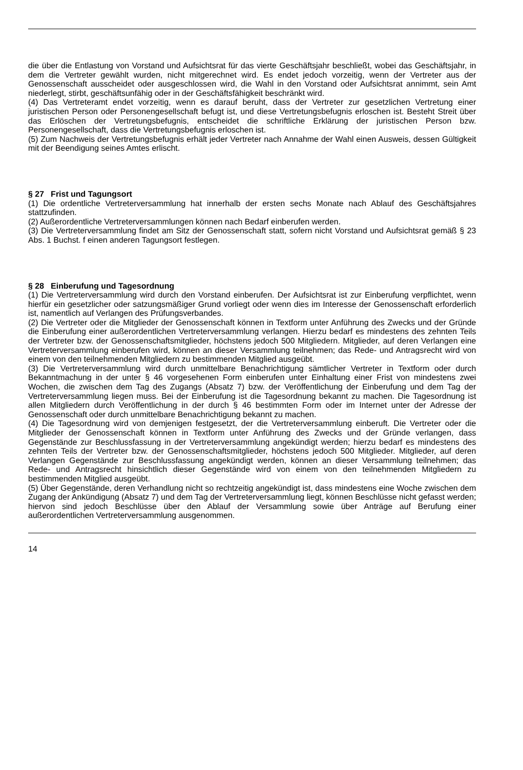die über die Entlastung von Vorstand und Aufsichtsrat für das vierte Geschäftsjahr beschließt, wobei das Geschäftsjahr, in dem die Vertreter gewählt wurden, nicht mitgerechnet wird. Es endet jedoch vorzeitig, wenn der Vertreter aus der Genossenschaft ausscheidet oder ausgeschlossen wird, die Wahl in den Vorstand oder Aufsichtsrat annimmt, sein Amt niederlegt, stirbt, geschäftsunfähig oder in der Geschäftsfähigkeit beschränkt wird.
(4) Das Vertreteramt endet vorzeitig, wenn es darauf beruht, dass der Vertreter zur gesetzlichen Vertretung einer juristischen Person oder Personengesellschaft befugt ist, und diese Vertretungsbefugnis erloschen ist. Besteht Streit über das Erlöschen der Vertretungsbefugnis, entscheidet die schriftliche Erklärung der juristischen Person bzw. Personengesellschaft, dass die Vertretungsbefugnis erloschen ist.
(5) Zum Nachweis der Vertretungsbefugnis erhält jeder Vertreter nach Annahme der Wahl einen Ausweis, dessen Gültigkeit mit der Beendigung seines Amtes erlischt.
§ 27 Frist und Tagungsort
(1) Die ordentliche Vertreterversammlung hat innerhalb der ersten sechs Monate nach Ablauf des Geschäftsjahres stattzufinden.
(2) Außerordentliche Vertreterversammlungen können nach Bedarf einberufen werden.
(3) Die Vertreterversammlung findet am Sitz der Genossenschaft statt, sofern nicht Vorstand und Aufsichtsrat gemäß § 23 Abs. 1 Buchst. f einen anderen Tagungsort festlegen.
§ 28 Einberufung und Tagesordnung
(1) Die Vertreterversammlung wird durch den Vorstand einberufen. Der Aufsichtsrat ist zur Einberufung verpflichtet, wenn hierfür ein gesetzlicher oder satzungsmäßiger Grund vorliegt oder wenn dies im Interesse der Genossenschaft erforderlich ist, namentlich auf Verlangen des Prüfungsverbandes.
(2) Die Vertreter oder die Mitglieder der Genossenschaft können in Textform unter Anführung des Zwecks und der Gründe die Einberufung einer außerordentlichen Vertreterversammlung verlangen. Hierzu bedarf es mindestens des zehnten Teils der Vertreter bzw. der Genossenschaftsmitglieder, höchstens jedoch 500 Mitgliedern. Mitglieder, auf deren Verlangen eine Vertreterversammlung einberufen wird, können an dieser Versammlung teilnehmen; das Rede- und Antragsrecht wird von einem von den teilnehmenden Mitgliedern zu bestimmenden Mitglied ausgeübt.
(3) Die Vertreterversammlung wird durch unmittelbare Benachrichtigung sämtlicher Vertreter in Textform oder durch Bekanntmachung in der unter § 46 vorgesehenen Form einberufen unter Einhaltung einer Frist von mindestens zwei Wochen, die zwischen dem Tag des Zugangs (Absatz 7) bzw. der Veröffentlichung der Einberufung und dem Tag der Vertreterversammlung liegen muss. Bei der Einberufung ist die Tagesordnung bekannt zu machen. Die Tagesordnung ist allen Mitgliedern durch Veröffentlichung in der durch § 46 bestimmten Form oder im Internet unter der Adresse der Genossenschaft oder durch unmittelbare Benachrichtigung bekannt zu machen.
(4) Die Tagesordnung wird von demjenigen festgesetzt, der die Vertreterversammlung einberuft. Die Vertreter oder die Mitglieder der Genossenschaft können in Textform unter Anführung des Zwecks und der Gründe verlangen, dass Gegenstände zur Beschlussfassung in der Vertreterversammlung angekündigt werden; hierzu bedarf es mindestens des zehnten Teils der Vertreter bzw. der Genossenschaftsmitglieder, höchstens jedoch 500 Mitglieder. Mitglieder, auf deren Verlangen Gegenstände zur Beschlussfassung angekündigt werden, können an dieser Versammlung teilnehmen; das Rede- und Antragsrecht hinsichtlich dieser Gegenstände wird von einem von den teilnehmenden Mitgliedern zu bestimmenden Mitglied ausgeübt.
(5) Über Gegenstände, deren Verhandlung nicht so rechtzeitig angekündigt ist, dass mindestens eine Woche zwischen dem Zugang der Ankündigung (Absatz 7) und dem Tag der Vertreterversammlung liegt, können Beschlüsse nicht gefasst werden; hiervon sind jedoch Beschlüsse über den Ablauf der Versammlung sowie über Anträge auf Berufung einer außerordentlichen Vertreterversammlung ausgenommen.
14